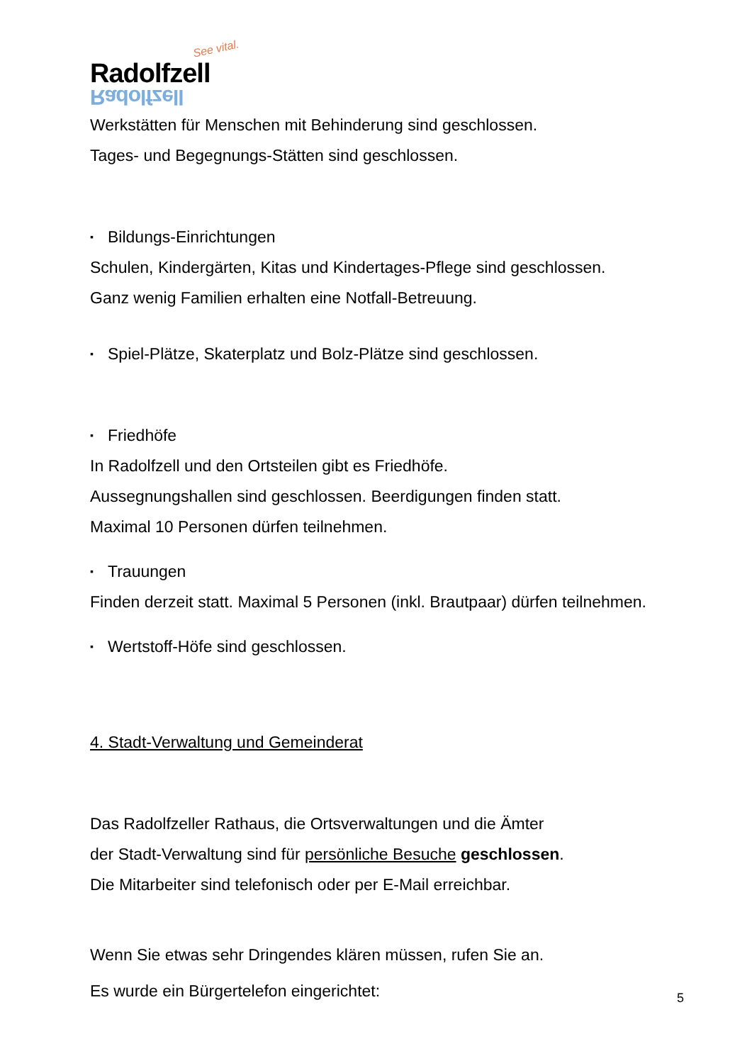See vital.
Radolfzell
Radolfzell
Werkstätten für Menschen mit Behinderung sind geschlossen.
Tages- und Begegnungs-Stätten sind geschlossen.
▪ Bildungs-Einrichtungen
Schulen, Kindergärten, Kitas und Kindertages-Pflege sind geschlossen.
Ganz wenig Familien erhalten eine Notfall-Betreuung.
▪ Spiel-Plätze, Skaterplatz und Bolz-Plätze sind geschlossen.
▪ Friedhöfe
In Radolfzell und den Ortsteilen gibt es Friedhöfe.
Aussegnungshallen sind geschlossen. Beerdigungen finden statt.
Maximal 10 Personen dürfen teilnehmen.
▪ Trauungen
Finden derzeit statt. Maximal 5 Personen (inkl. Brautpaar) dürfen teilnehmen.
▪ Wertstoff-Höfe sind geschlossen.
4. Stadt-Verwaltung und Gemeinderat
Das Radolfzeller Rathaus, die Ortsverwaltungen und die Ämter
der Stadt-Verwaltung sind für persönliche Besuche geschlossen.
Die Mitarbeiter sind telefonisch oder per E-Mail erreichbar.
Wenn Sie etwas sehr Dringendes klären müssen, rufen Sie an.
Es wurde ein Bürgertelefon eingerichtet:
5